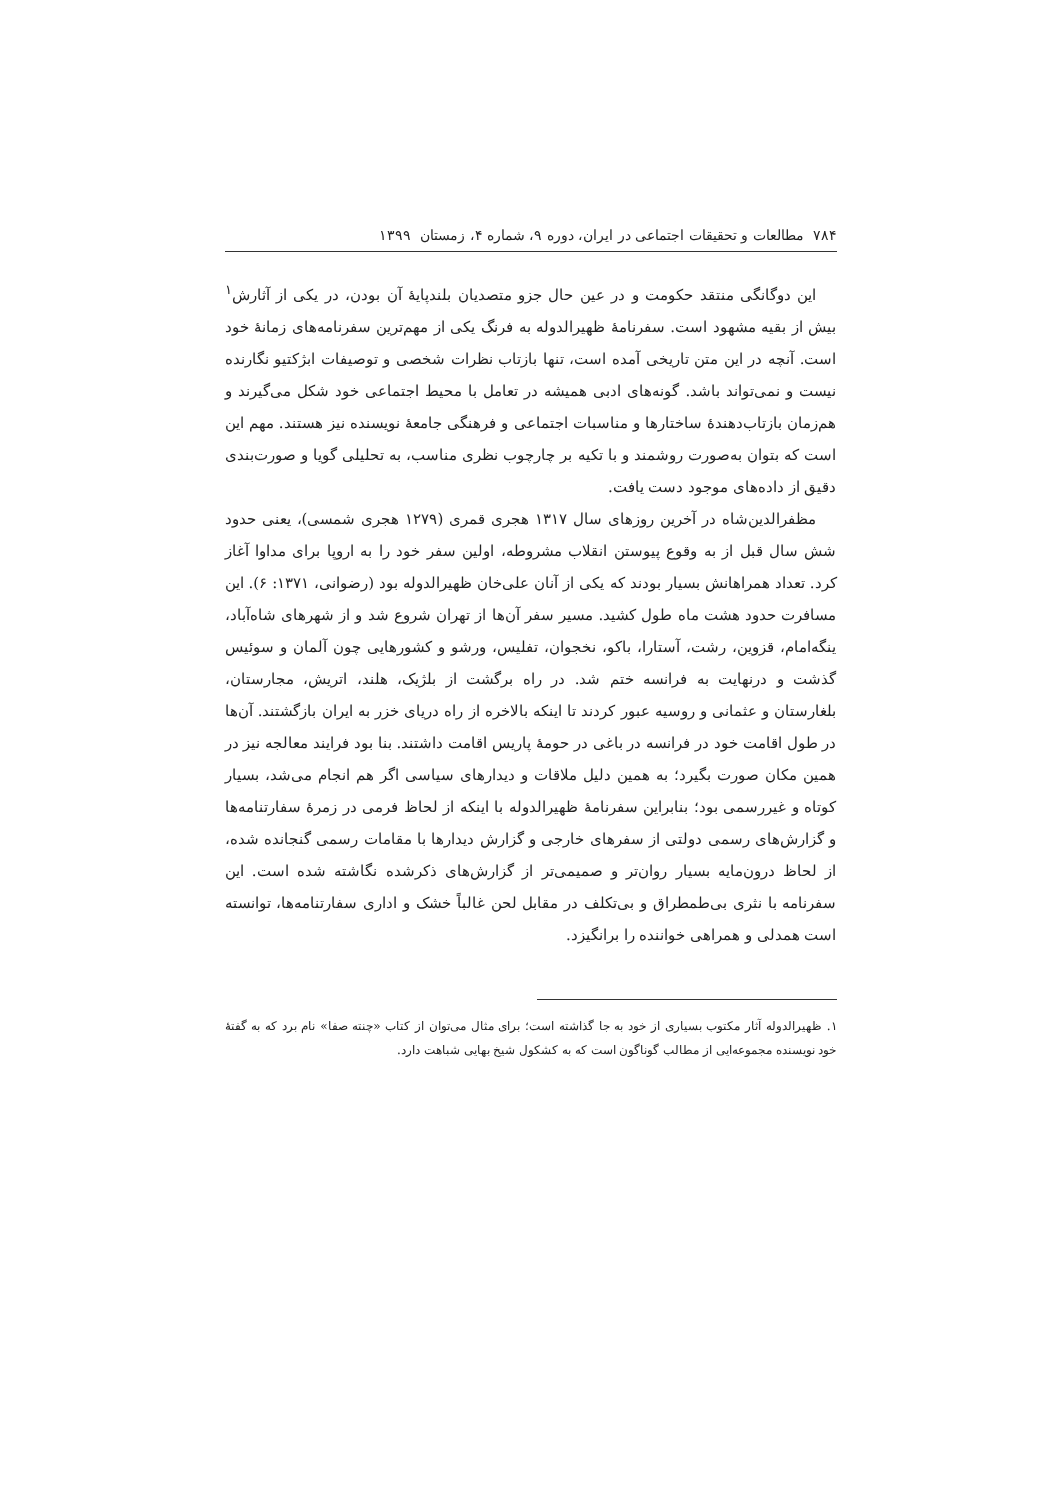۷۸۴ مطالعات و تحقیقات اجتماعی در ایران، دوره ۹، شماره ۴، زمستان ۱۳۹۹
این دوگانگی منتقد حکومت و در عین حال جزو متصدیان بلندپایهٔ آن بودن، در یکی از آثارش<sup>۱</sup> بیش از بقیه مشهود است. سفرنامهٔ ظهیرالدوله به فرنگ یکی از مهم‌ترین سفرنامه‌های زمانهٔ خود است. آنچه در این متن تاریخی آمده است، تنها بازتاب نظرات شخصی و توصیفات ابژکتیو نگارنده نیست و نمی‌تواند باشد. گونه‌های ادبی همیشه در تعامل با محیط اجتماعی خود شکل می‌گیرند و هم‌زمان بازتاب‌دهندهٔ ساختارها و مناسبات اجتماعی و فرهنگی جامعهٔ نویسنده نیز هستند. مهم این است که بتوان به‌صورت روشمند و با تکیه بر چارچوب نظری مناسب، به تحلیلی گویا و صورت‌بندی دقیق از داده‌های موجود دست یافت.
مظفرالدین‌شاه در آخرین روزهای سال ۱۳۱۷ هجری قمری (۱۲۷۹ هجری شمسی)، یعنی حدود شش سال قبل از به وقوع پیوستن انقلاب مشروطه، اولین سفر خود را به اروپا برای مداوا آغاز کرد. تعداد همراهانش بسیار بودند که یکی از آنان علی‌خان ظهیرالدوله بود (رضوانی، ۱۳۷۱: ۶). این مسافرت حدود هشت ماه طول کشید. مسیر سفر آن‌ها از تهران شروع شد و از شهرهای شاه‌آباد، ینگه‌امام، قزوین، رشت، آستارا، باکو، نخجوان، تفلیس، ورشو و کشورهایی چون آلمان و سوئیس گذشت و درنهایت به فرانسه ختم شد. در راه برگشت از بلژیک، هلند، اتریش، مجارستان، بلغارستان و عثمانی و روسیه عبور کردند تا اینکه بالاخره از راه دریای خزر به ایران بازگشتند. آن‌ها در طول اقامت خود در فرانسه در باغی در حومهٔ پاریس اقامت داشتند. بنا بود فرایند معالجه نیز در همین مکان صورت بگیرد؛ به همین دلیل ملاقات و دیدارهای سیاسی اگر هم انجام می‌شد، بسیار کوتاه و غیررسمی بود؛ بنابراین سفرنامهٔ ظهیرالدوله با اینکه از لحاظ فرمی در زمرهٔ سفارتنامه‌ها و گزارش‌های رسمی دولتی از سفرهای خارجی و گزارش دیدارها با مقامات رسمی گنجانده شده، از لحاظ درون‌مایه بسیار روان‌تر و صمیمی‌تر از گزارش‌های ذکرشده نگاشته شده است. این سفرنامه با نثری بی‌طمطراق و بی‌تکلف در مقابل لحن غالباً خشک و اداری سفارتنامه‌ها، توانسته است همدلی و همراهی خواننده را برانگیزد.
۱. ظهیرالدوله آثار مکتوب بسیاری از خود به جا گذاشته است؛ برای مثال می‌توان از کتاب «چنته صفا» نام برد که به گفتهٔ خود نویسنده مجموعه‌ایی از مطالب گوناگون است که به کشکول شیخ بهایی شباهت دارد.